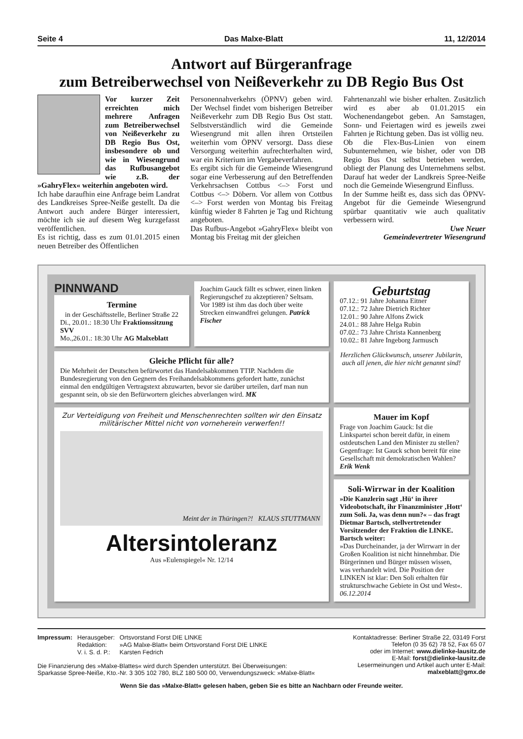Seite 4 Das Malxe-Blatt 11, 12/2014
Antwort auf Bürgeranfrage
zum Betreiberwechsel von Neißeverkehr zu DB Regio Bus Ost
Vor kurzer Zeit erreichten mich mehrere Anfragen zum Betreiberwechsel von Neißeverkehr zu DB Regio Bus Ost, insbesondere ob und wie in Wiesengrund das Rufbusangebot wie z.B. der »GahryFlex« weiterhin angeboten wird.
Ich habe daraufhin eine Anfrage beim Landrat des Landkreises Spree-Neiße gestellt. Da die Antwort auch andere Bürger interessiert, möchte ich sie auf diesem Weg kurzgefasst veröffentlichen.
Es ist richtig, dass es zum 01.01.2015 einen neuen Betreiber des Öffentlichen
Personennahverkehrs (ÖPNV) geben wird. Der Wechsel findet vom bisherigen Betreiber Neißeverkehr zum DB Regio Bus Ost statt. Selbstverständlich wird die Gemeinde Wiesengrund mit allen ihren Ortsteilen weiterhin vom ÖPNV versorgt. Dass diese Versorgung weiterhin aufrechterhalten wird, war ein Kriterium im Vergabeverfahren.
Es ergibt sich für die Gemeinde Wiesengrund sogar eine Verbesserung auf den Betreffenden Verkehrsachsen Cottbus <–> Forst und Cottbus <–> Döbern. Vor allem von Cottbus <–> Forst werden von Montag bis Freitag künftig wieder 8 Fahrten je Tag und Richtung angeboten.
Das Rufbus-Angebot »GahryFlex« bleibt von Montag bis Freitag mit der gleichen
Fahrtenanzahl wie bisher erhalten. Zusätzlich wird es aber ab 01.01.2015 ein Wochenendangebot geben. An Samstagen, Sonn- und Feiertagen wird es jeweils zwei Fahrten je Richtung geben. Das ist völlig neu.
Ob die Flex-Bus-Linien von einem Subunternehmen, wie bisher, oder von DB Regio Bus Ost selbst betrieben werden, obliegt der Planung des Unternehmens selbst. Darauf hat weder der Landkreis Spree-Neiße noch die Gemeinde Wiesengrund Einfluss.
In der Summe heißt es, dass sich das ÖPNV-Angebot für die Gemeinde Wiesengrund spürbar quantitativ wie auch qualitativ verbessern wird.
Uwe Neuer
Gemeindevertreter Wiesengrund
PINNWAND
Termine
in der Geschäftsstelle, Berliner Straße 22
Di., 20.01.: 18:30 Uhr Fraktionssitzung SVV
Mo.,26.01.: 18:30 Uhr AG Malxeblatt
Joachim Gauck fällt es schwer, einen linken Regierungschef zu akzeptieren? Seltsam. Vor 1989 ist ihm das doch über weite Strecken einwandfrei gelungen. Patrick Fischer
Geburtstag
07.12.: 91 Jahre Johanna Eitner
07.12.: 72 Jahre Dietrich Richter
12.01.: 90 Jahre Alfons Zwick
24.01.: 88 Jahre Helga Rubin
07.02.: 73 Jahre Christa Kannenberg
10.02.: 81 Jahre Ingeborg Jarmusch
Herzlichen Glückwunsch, unserer Jubilarin, auch all jenen, die hier nicht genannt sind!
Gleiche Pflicht für alle?
Die Mehrheit der Deutschen befürwortet das Handelsabkommen TTIP. Nachdem die Bundesregierung von den Gegnern des Freihandelsabkommens gefordert hatte, zunächst einmal den endgültigen Vertragstext abzuwarten, bevor sie darüber urteilen, darf man nun gespannt sein, ob sie den Befürwortern gleiches abverlangen wird. MK
Zur Verteidigung von Freiheit und Menschenrechten sollten wir den Einsatz militärischer Mittel nicht von vorneherein verwerfen!!
Meint der in Thüringen?! KLAUS STUTTMANN
Altersintoleranz
Aus »Eulenspiegel« Nr. 12/14
Mauer im Kopf
Frage von Joachim Gauck: Ist die Linkspartei schon bereit dafür, in einem ostdeutschen Land den Minister zu stellen? Gegenfrage: Ist Gauck schon bereit für eine Gesellschaft mit demokratischen Wahlen? Erik Wenk
Soli-Wirrwar in der Koalition
»Die Kanzlerin sagt ‚Hü‘ in ihrer Videobotschaft, ihr Finanzminister ‚Hott‘ zum Soli. Ja, was denn nun?« – das fragt Dietmar Bartsch, stellvertretender Vorsitzender der Fraktion die LINKE. Bartsch weiter:
»Das Durcheinander, ja der Wirrwarr in der Großen Koalition ist nicht hinnehmbar. Die Bürgerinnen und Bürger müssen wissen, was verhandelt wird. Die Position der LINKEN ist klar: Den Soli erhalten für strukturschwache Gebiete in Ost und West«. 06.12.2014
| Impressum: | Herausgeber: | Ortsvorstand Forst DIE LINKE |
| | Redaktion: | »AG Malxe-Blatt« beim Ortsvorstand Forst DIE LINKE |
| | V. i. S. d. P.: | Karsten Fedrich |
Die Finanzierung des »Malxe-Blattes« wird durch Spenden unterstützt. Bei Überweisungen:
Sparkasse Spree-Neiße, Kto.-Nr. 3 305 102 780, BLZ 180 500 00, Verwendungszweck: »Malxe-Blatt«
Kontaktadresse: Berliner Straße 22, 03149 Forst
Telefon (0 35 62) 78 52, Fax 65 07
oder im Internet: www.dielinke-lausitz.de
E-Mail: forst@dielinke-lausitz.de
Lesermeinungen und Artikel auch unter E-Mail:
malxeblatt@gmx.de
Wenn Sie das »Malxe-Blatt« gelesen haben, geben Sie es bitte an Nachbarn oder Freunde weiter.